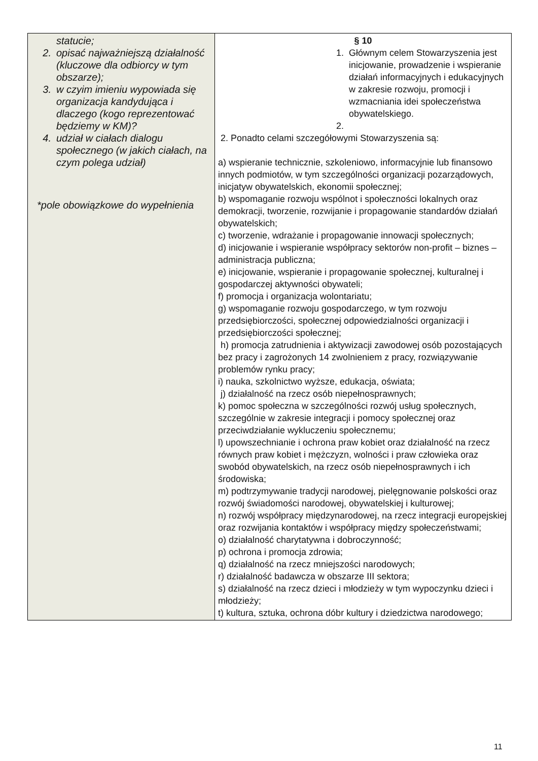| statucie; 2. opisać najważniejszą działalność (kluczowe dla odbiorcy w tym obszarze); 3. w czyim imieniu wypowiada się organizacja kandydująca i dlaczego (kogo reprezentować będziemy w KM)? 4. udział w ciałach dialogu społecznego (w jakich ciałach, na czym polega udział) *pole obowiązkowe do wypełnienia | § 10 1. Głównym celem Stowarzyszenia jest inicjowanie, prowadzenie i wspieranie działań informacyjnych i edukacyjnych w zakresie rozwoju, promocji i wzmacniania idei społeczeństwa obywatelskiego. 2. 2. Ponadto celami szczegółowymi Stowarzyszenia są: a) wspieranie technicznie, szkoleniowo, informacyjnie lub finansowo innych podmiotów, w tym szczególności organizacji pozarządowych, inicjatyw obywatelskich, ekonomii społecznej; b) wspomaganie rozwoju wspólnot i społeczności lokalnych oraz demokracji, tworzenie, rozwijanie i propagowanie standardów działań obywatelskich; c) tworzenie, wdrażanie i propagowanie innowacji społecznych; d) inicjowanie i wspieranie współpracy sektorów non-profit – biznes – administracja publiczna; e) inicjowanie, wspieranie i propagowanie społecznej, kulturalnej i gospodarczej aktywności obywateli; f) promocja i organizacja wolontariatu; g) wspomaganie rozwoju gospodarczego, w tym rozwoju przedsiębiorczości, społecznej odpowiedzialności organizacji i przedsiębiorczości społecznej; h) promocja zatrudnienia i aktywizacji zawodowej osób pozostających bez pracy i zagrożonych 14 zwolnieniem z pracy, rozwiązywanie problemów rynku pracy; i) nauka, szkolnictwo wyższe, edukacja, oświata; j) działalność na rzecz osób niepełnosprawnych; k) pomoc społeczna w szczególności rozwój usług społecznych, szczególnie w zakresie integracji i pomocy społecznej oraz przeciwdziałanie wykluczeniu społecznemu; l) upowszechnianie i ochrona praw kobiet oraz działalność na rzecz równych praw kobiet i mężczyzn, wolności i praw człowieka oraz swobód obywatelskich, na rzecz osób niepełnosprawnych i ich środowiska; m) podtrzymywanie tradycji narodowej, pielęgnowanie polskości oraz rozwój świadomości narodowej, obywatelskiej i kulturowej; n) rozwój współpracy międzynarodowej, na rzecz integracji europejskiej oraz rozwijania kontaktów i współpracy między społeczeństwami; o) działalność charytatywna i dobroczynność; p) ochrona i promocja zdrowia; q) działalność na rzecz mniejszości narodowych; r) działalność badawcza w obszarze III sektora; s) działalność na rzecz dzieci i młodzieży w tym wypoczynku dzieci i młodzieży; t) kultura, sztuka, ochrona dóbr kultury i dziedzictwa narodowego; |
11